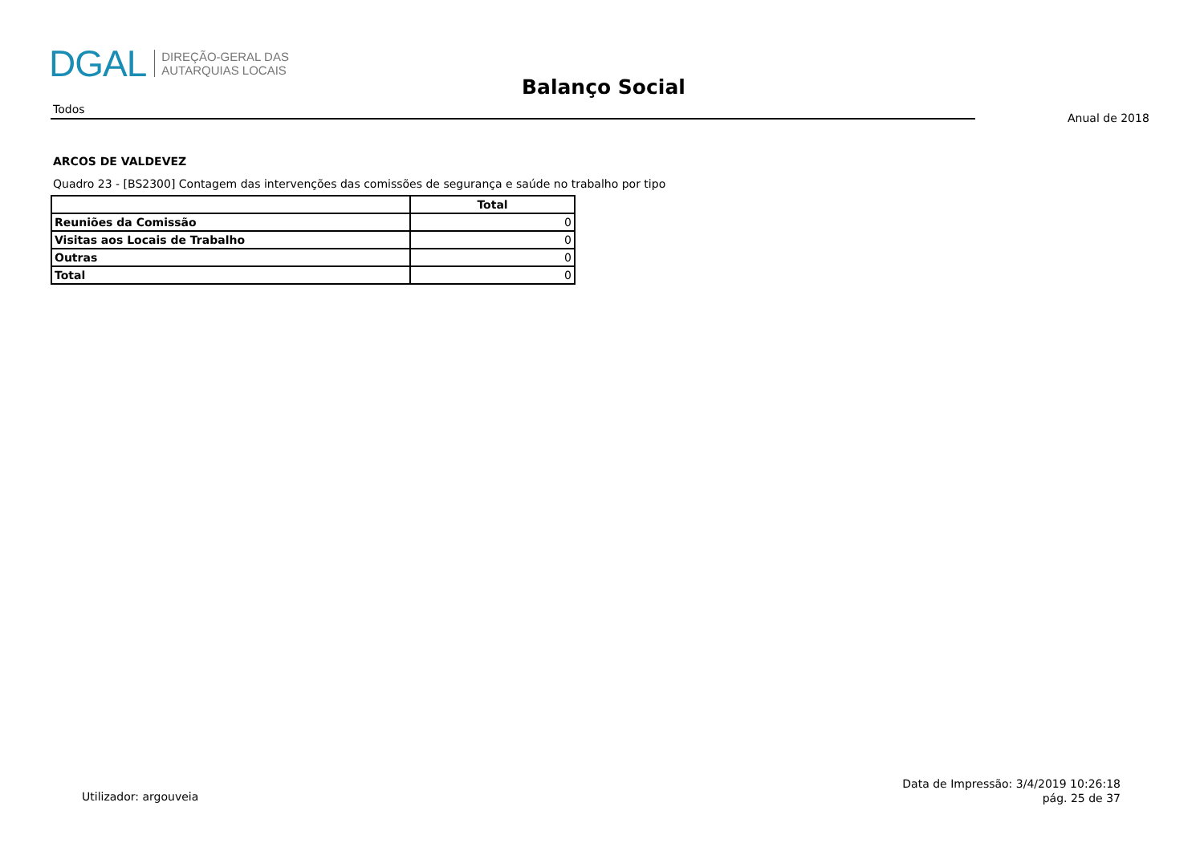DGAL
DIREÇÃO-GERAL DAS
AUTARQUIAS LOCAIS
Balanço Social
Todos
Anual de 2018
ARCOS DE VALDEVEZ
Quadro 23 - [BS2300] Contagem das intervenções das comissões de segurança e saúde no trabalho por tipo
| | Total |
| --- | --- |
| Reuniões da Comissão | 0 |
| Visitas aos Locais de Trabalho | 0 |
| Outras | 0 |
| Total | 0 |
Utilizador: argouveia
Data de Impressão: 3/4/2019 10:26:18
pág. 25 de 37